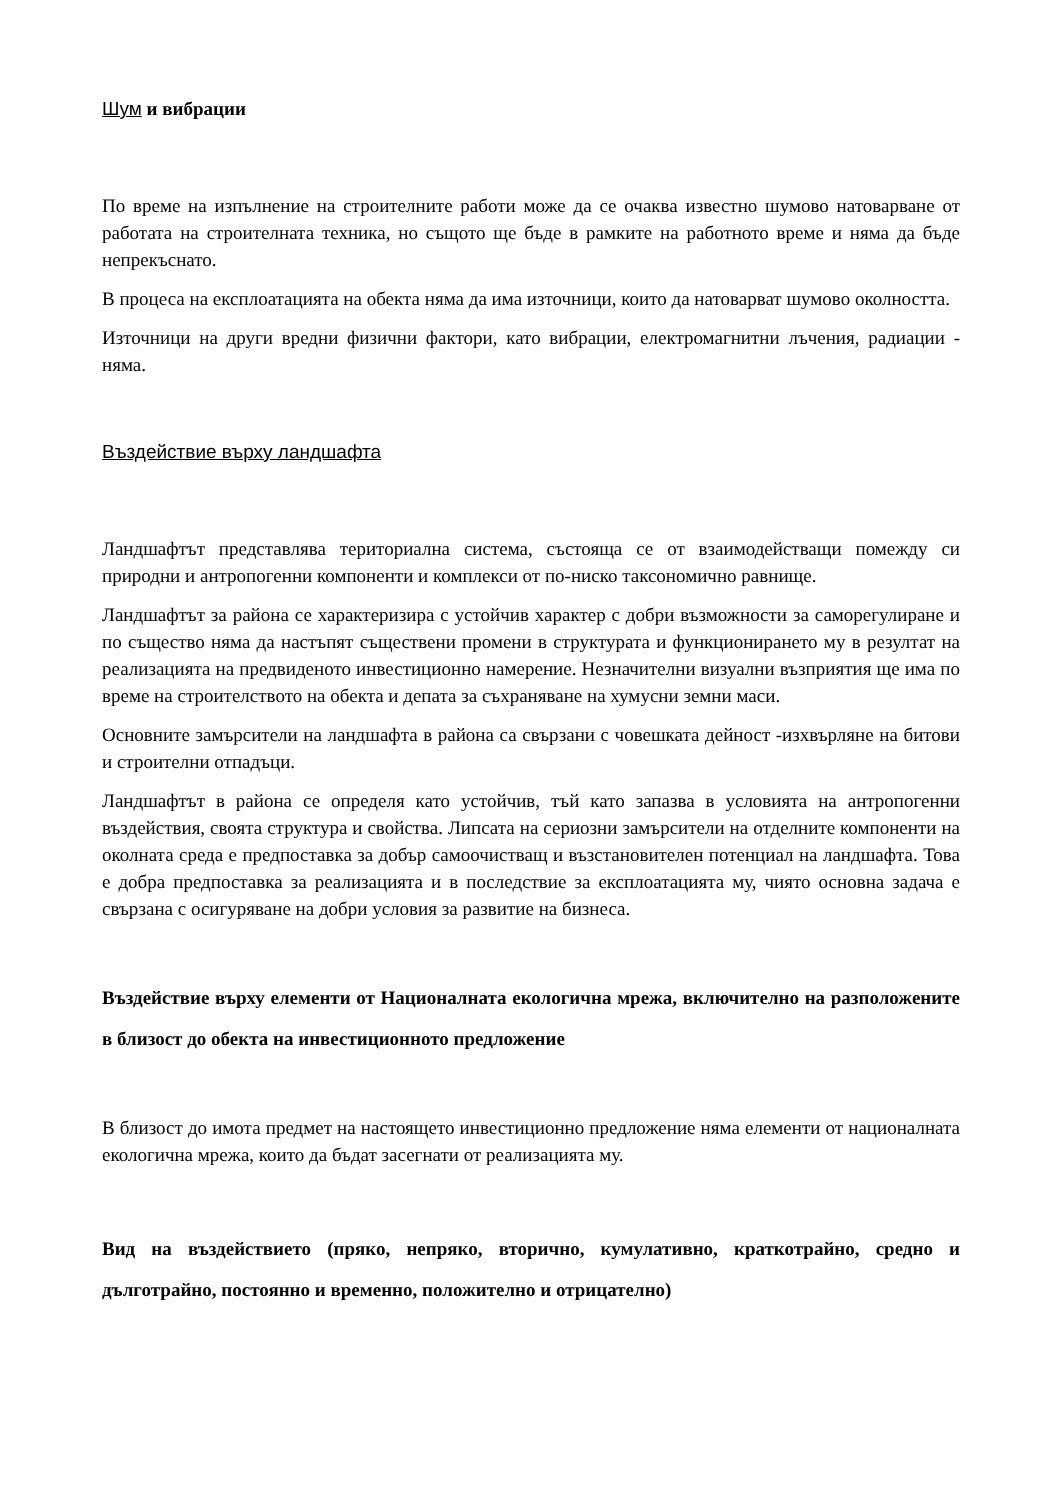Шум и вибрации
По време на изпълнение на строителните работи може да се очаква известно шумово натоварване от работата на строителната техника, но същото ще бъде в рамките на работното време и няма да бъде непрекъснато.
В процеса на експлоатацията на обекта няма да има източници, които да натоварват шумово околността.
Източници на други вредни физични фактори, като вибрации, електромагнитни лъчения, радиации - няма.
Въздействие върху ландшафта
Ландшафтът представлява териториална система, състояща се от взаимодействащи помежду си природни и антропогенни компоненти и комплекси от по-ниско таксономично равнище.
Ландшафтът за района се характеризира с устойчив характер с добри възможности за саморегулиране и по същество няма да настъпят съществени промени в структурата и функционирането му в резултат на реализацията на предвиденото инвестиционно намерение. Незначителни визуални възприятия ще има по време на строителството на обекта и депата за съхраняване на хумусни земни маси.
Основните замърсители на ландшафта в района са свързани с човешката дейност -изхвърляне на битови и строителни отпадъци.
Ландшафтът в района се определя като устойчив, тъй като запазва в условията на антропогенни въздействия, своята структура и свойства. Липсата на сериозни замърсители на отделните компоненти на околната среда е предпоставка за добър самоочистващ и възстановителен потенциал на ландшафта. Това е добра предпоставка за реализацията и в последствие за експлоатацията му, чиято основна задача е свързана с осигуряване на добри условия за развитие на бизнеса.
Въздействие върху елементи от Националната екологична мрежа, включително на разположените в близост до обекта на инвестиционното предложение
В близост до имота предмет на настоящето инвестиционно предложение няма елементи от националната екологична мрежа, които да бъдат засегнати от реализацията му.
Вид на въздействието (пряко, непряко, вторично, кумулативно, краткотрайно, средно и дълготрайно, постоянно и временно, положително и отрицателно)